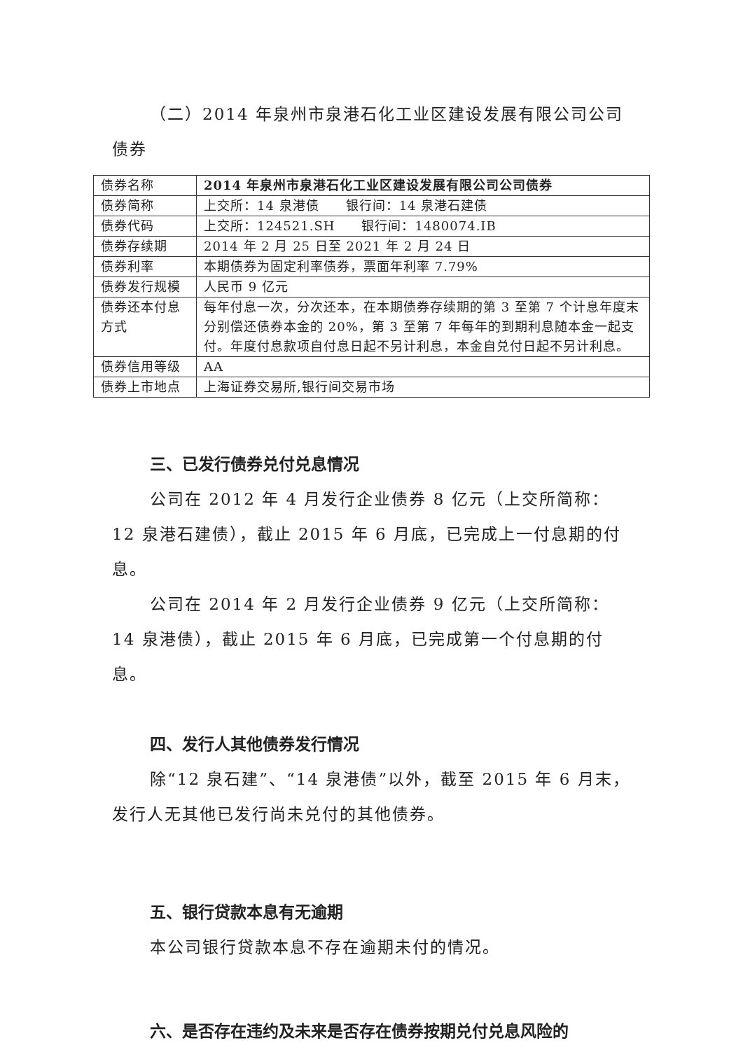（二）2014 年泉州市泉港石化工业区建设发展有限公司公司债券
| 债券名称 | 2014 年泉州市泉港石化工业区建设发展有限公司公司债券 |
| 债券简称 | 上交所：14 泉港债 银行间：14 泉港石建债 |
| 债券代码 | 上交所：124521.SH 银行间：1480074.IB |
| 债券存续期 | 2014 年 2 月 25 日至 2021 年 2 月 24 日 |
| 债券利率 | 本期债券为固定利率债券，票面年利率 7.79% |
| 债券发行规模 | 人民币 9 亿元 |
| 债券还本付息方式 | 每年付息一次，分次还本，在本期债券存续期的第 3 至第 7 个计息年度末分别偿还债券本金的 20%，第 3 至第 7 年每年的到期利息随本金一起支付。年度付息款项自付息日起不另计利息，本金自兑付日起不另计利息。 |
| 债券信用等级 | AA |
| 债券上市地点 | 上海证券交易所,银行间交易市场 |
三、已发行债券兑付兑息情况
公司在 2012 年 4 月发行企业债券 8 亿元（上交所简称：12 泉港石建债），截止 2015 年 6 月底，已完成上一付息期的付息。
公司在 2014 年 2 月发行企业债券 9 亿元（上交所简称：14 泉港债），截止 2015 年 6 月底，已完成第一个付息期的付息。
四、发行人其他债券发行情况
除“12 泉石建”、“14 泉港债”以外，截至 2015 年 6 月末，发行人无其他已发行尚未兑付的其他债券。
五、银行贷款本息有无逾期
本公司银行贷款本息不存在逾期未付的情况。
六、是否存在违约及未来是否存在债券按期兑付兑息风险的